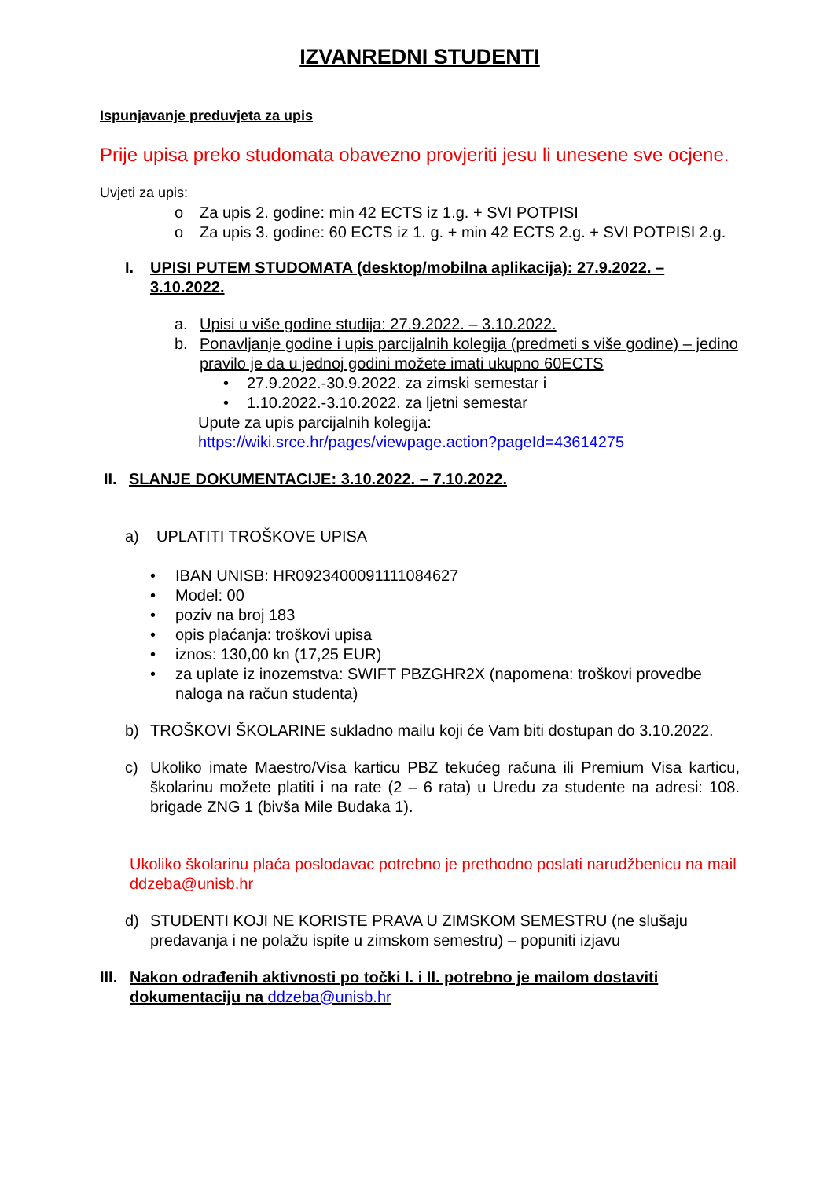IZVANREDNI STUDENTI
Ispunjavanje preduvjeta za upis
Prije upisa preko studomata obavezno provjeriti jesu li unesene sve ocjene.
Uvjeti za upis:
o Za upis 2. godine: min 42 ECTS iz 1.g. + SVI POTPISI
o Za upis 3. godine: 60 ECTS iz 1. g. + min 42 ECTS 2.g. + SVI POTPISI 2.g.
I. UPISI PUTEM STUDOMATA (desktop/mobilna aplikacija): 27.9.2022. – 3.10.2022.
a. Upisi u više godine studija: 27.9.2022. – 3.10.2022.
b. Ponavljanje godine i upis parcijalnih kolegija (predmeti s više godine) – jedino pravilo je da u jednoj godini možete imati ukupno 60ECTS
• 27.9.2022.-30.9.2022. za zimski semestar i
• 1.10.2022.-3.10.2022. za ljetni semestar
Upute za upis parcijalnih kolegija:
https://wiki.srce.hr/pages/viewpage.action?pageId=43614275
II. SLANJE DOKUMENTACIJE: 3.10.2022. – 7.10.2022.
a) UPLATITI TROŠKOVE UPISA
• IBAN UNISB: HR0923400091111084627
• Model: 00
• poziv na broj 183
• opis plaćanja: troškovi upisa
• iznos: 130,00 kn (17,25 EUR)
• za uplate iz inozemstva: SWIFT PBZGHR2X (napomena: troškovi provedbe naloga na račun studenta)
b) TROŠKOVI ŠKOLARINE sukladno mailu koji će Vam biti dostupan do 3.10.2022.
c) Ukoliko imate Maestro/Visa karticu PBZ tekućeg računa ili Premium Visa karticu, školarinu možete platiti i na rate (2 – 6 rata) u Uredu za studente na adresi: 108. brigade ZNG 1 (bivša Mile Budaka 1).
Ukoliko školarinu plaća poslodavac potrebno je prethodno poslati narudžbenicu na mail ddzeba@unisb.hr
d) STUDENTI KOJI NE KORISTE PRAVA U ZIMSKOM SEMESTRU (ne slušaju predavanja i ne polažu ispite u zimskom semestru) – popuniti izjavu
III. Nakon odrađenih aktivnosti po točki I. i II. potrebno je mailom dostaviti dokumentaciju na ddzeba@unisb.hr